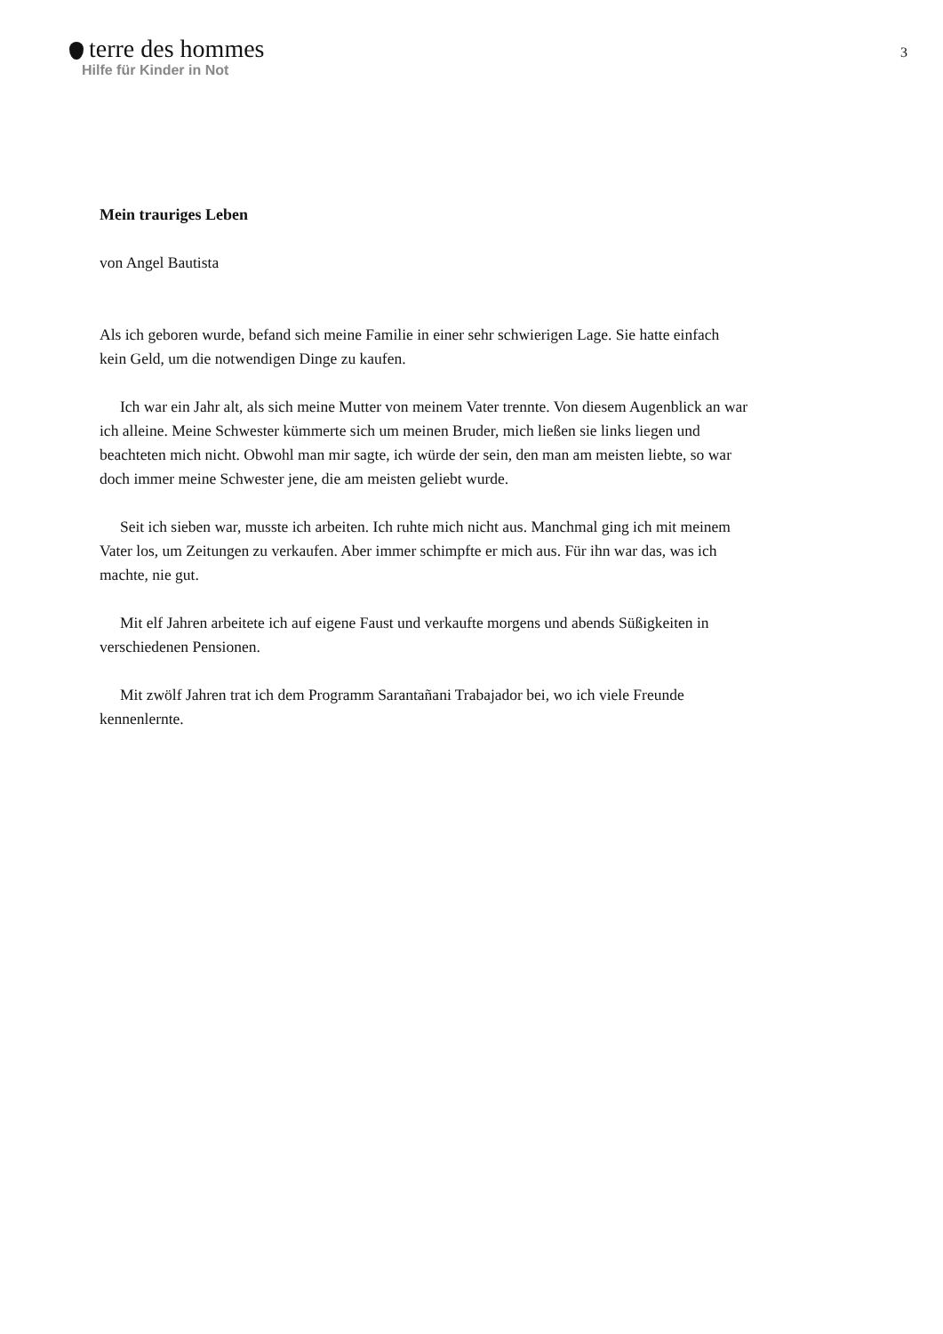terre des hommes
Hilfe für Kinder in Not
3
Mein trauriges Leben
von Angel Bautista
Als ich geboren wurde, befand sich meine Familie in einer sehr schwierigen Lage. Sie hatte einfach kein Geld, um die notwendigen Dinge zu kaufen.
Ich war ein Jahr alt, als sich meine Mutter von meinem Vater trennte. Von diesem Augenblick an war ich alleine. Meine Schwester kümmerte sich um meinen Bruder, mich ließen sie links liegen und beachteten mich nicht. Obwohl man mir sagte, ich würde der sein, den man am meisten liebte, so war doch immer meine Schwester jene, die am meisten geliebt wurde.
Seit ich sieben war, musste ich arbeiten. Ich ruhte mich nicht aus. Manchmal ging ich mit meinem Vater los, um Zeitungen zu verkaufen. Aber immer schimpfte er mich aus. Für ihn war das, was ich machte, nie gut.
Mit elf Jahren arbeitete ich auf eigene Faust und verkaufte morgens und abends Süßigkeiten in verschiedenen Pensionen.
Mit zwölf Jahren trat ich dem Programm Sarantañani Trabajador bei, wo ich viele Freunde kennenlernte.